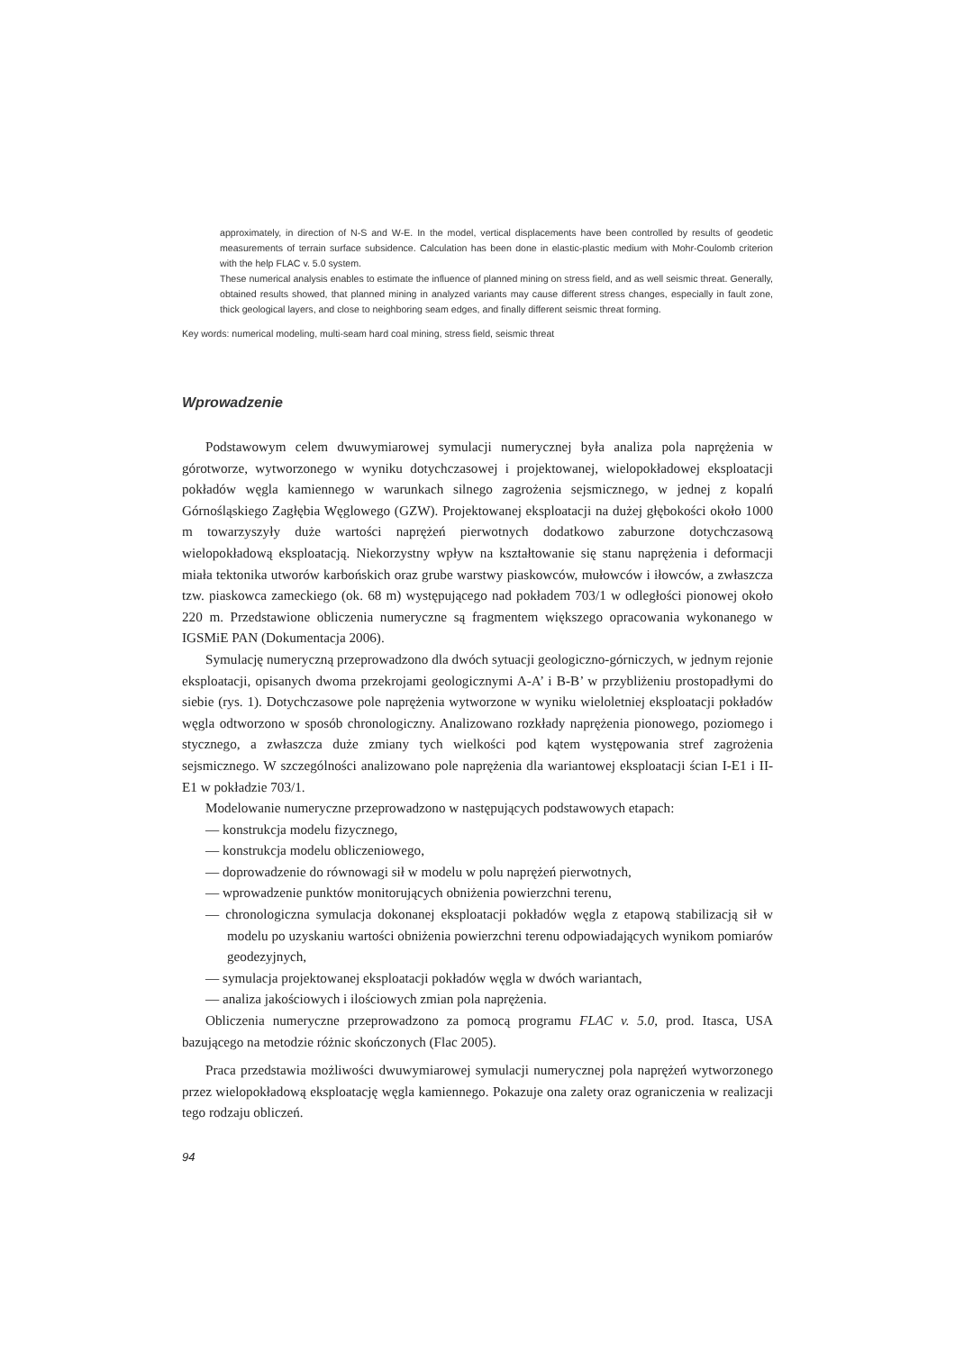approximately, in direction of N-S and W-E. In the model, vertical displacements have been controlled by results of geodetic measurements of terrain surface subsidence. Calculation has been done in elastic-plastic medium with Mohr-Coulomb criterion with the help FLAC v. 5.0 system.
These numerical analysis enables to estimate the influence of planned mining on stress field, and as well seismic threat. Generally, obtained results showed, that planned mining in analyzed variants may cause different stress changes, especially in fault zone, thick geological layers, and close to neighboring seam edges, and finally different seismic threat forming.
Key words: numerical modeling, multi-seam hard coal mining, stress field, seismic threat
Wprowadzenie
Podstawowym celem dwuwymiarowej symulacji numerycznej była analiza pola naprężenia w górotworze, wytworzonego w wyniku dotychczasowej i projektowanej, wielopokładowej eksploatacji pokładów węgla kamiennego w warunkach silnego zagrożenia sejsmicznego, w jednej z kopalń Górnośląskiego Zagłębia Węglowego (GZW). Projektowanej eksploatacji na dużej głębokości około 1000 m towarzyszyły duże wartości naprężeń pierwotnych dodatkowo zaburzone dotychczasową wielopokładową eksploatacją. Niekorzystny wpływ na kształtowanie się stanu naprężenia i deformacji miała tektonika utworów karbońskich oraz grube warstwy piaskowców, mułowców i iłowców, a zwłaszcza tzw. piaskowca zameckiego (ok. 68 m) występującego nad pokładem 703/1 w odległości pionowej około 220 m. Przedstawione obliczenia numeryczne są fragmentem większego opracowania wykonanego w IGSMiE PAN (Dokumentacja 2006).
Symulację numeryczną przeprowadzono dla dwóch sytuacji geologiczno-górniczych, w jednym rejonie eksploatacji, opisanych dwoma przekrojami geologicznymi A-A’ i B-B’ w przybliżeniu prostopadłymi do siebie (rys. 1). Dotychczasowe pole naprężenia wytworzone w wyniku wieloletniej eksploatacji pokładów węgla odtworzono w sposób chronologiczny. Analizowano rozkłady naprężenia pionowego, poziomego i stycznego, a zwłaszcza duże zmiany tych wielkości pod kątem występowania stref zagrożenia sejsmicznego. W szczególności analizowano pole naprężenia dla wariantowej eksploatacji ścian I-E1 i II-E1 w pokładzie 703/1.
Modelowanie numeryczne przeprowadzono w następujących podstawowych etapach:
— konstrukcja modelu fizycznego,
— konstrukcja modelu obliczeniowego,
— doprowadzenie do równowagi sił w modelu w polu naprężeń pierwotnych,
— wprowadzenie punktów monitorujących obniżenia powierzchni terenu,
— chronologiczna symulacja dokonanej eksploatacji pokładów węgla z etapową stabilizacją sił w modelu po uzyskaniu wartości obniżenia powierzchni terenu odpowiadających wynikom pomiarów geodezyjnych,
— symulacja projektowanej eksploatacji pokładów węgla w dwóch wariantach,
— analiza jakościowych i ilościowych zmian pola naprężenia.
Obliczenia numeryczne przeprowadzono za pomocą programu FLAC v. 5.0, prod. Itasca, USA bazującego na metodzie różnic skończonych (Flac 2005).
Praca przedstawia możliwości dwuwymiarowej symulacji numerycznej pola naprężeń wytworzonego przez wielopokładową eksploatację węgla kamiennego. Pokazuje ona zalety oraz ograniczenia w realizacji tego rodzaju obliczeń.
94